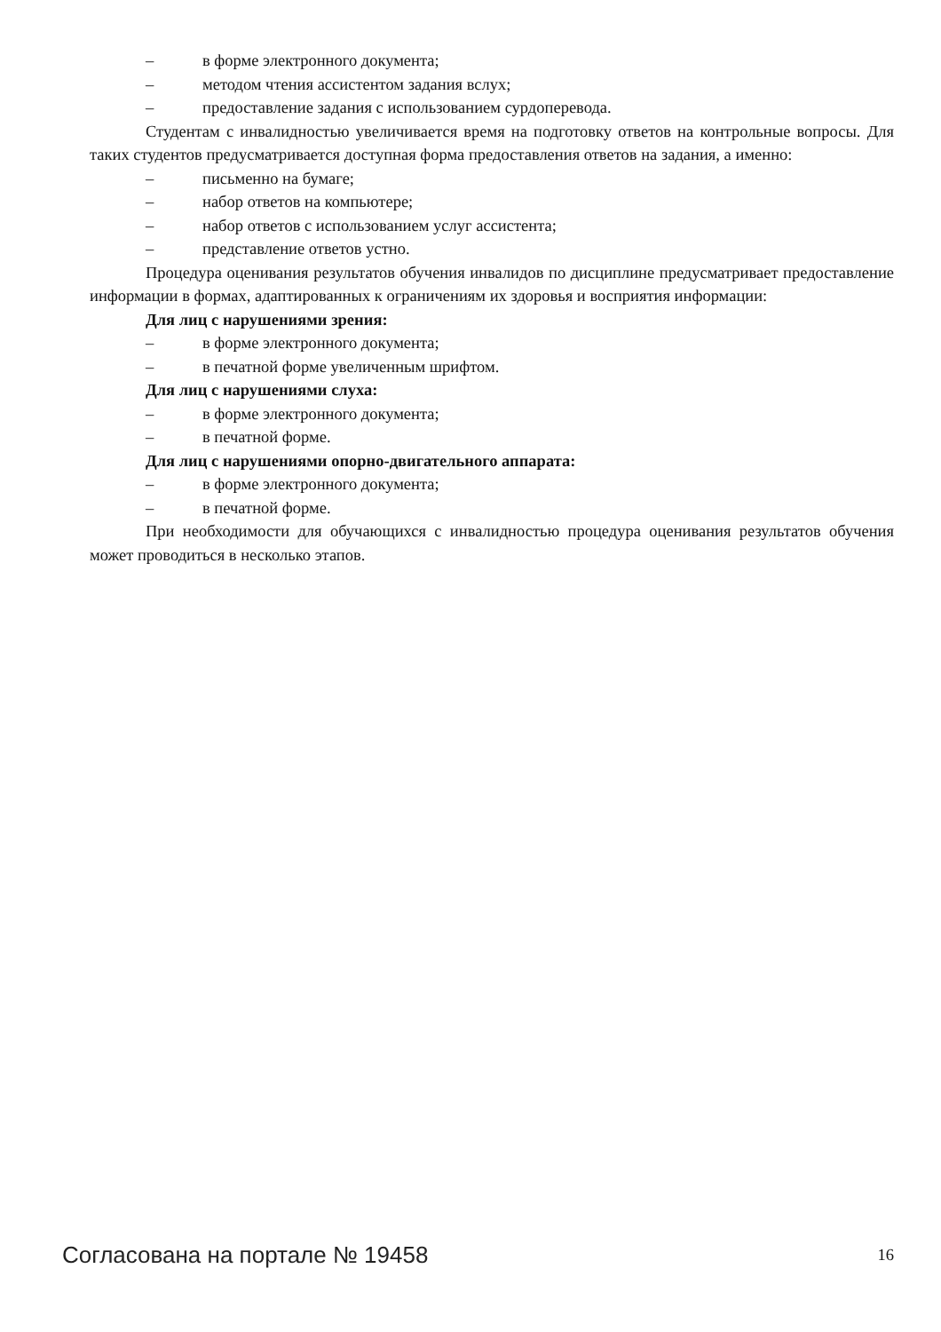– в форме электронного документа;
– методом чтения ассистентом задания вслух;
– предоставление задания с использованием сурдоперевода.
Студентам с инвалидностью увеличивается время на подготовку ответов на контрольные вопросы. Для таких студентов предусматривается доступная форма предоставления ответов на задания, а именно:
– письменно на бумаге;
– набор ответов на компьютере;
– набор ответов с использованием услуг ассистента;
– представление ответов устно.
Процедура оценивания результатов обучения инвалидов по дисциплине предусматривает предоставление информации в формах, адаптированных к ограничениям их здоровья и восприятия информации:
Для лиц с нарушениями зрения:
– в форме электронного документа;
– в печатной форме увеличенным шрифтом.
Для лиц с нарушениями слуха:
– в форме электронного документа;
– в печатной форме.
Для лиц с нарушениями опорно-двигательного аппарата:
– в форме электронного документа;
– в печатной форме.
При необходимости для обучающихся с инвалидностью процедура оценивания результатов обучения может проводиться в несколько этапов.
Согласована на портале № 19458 16